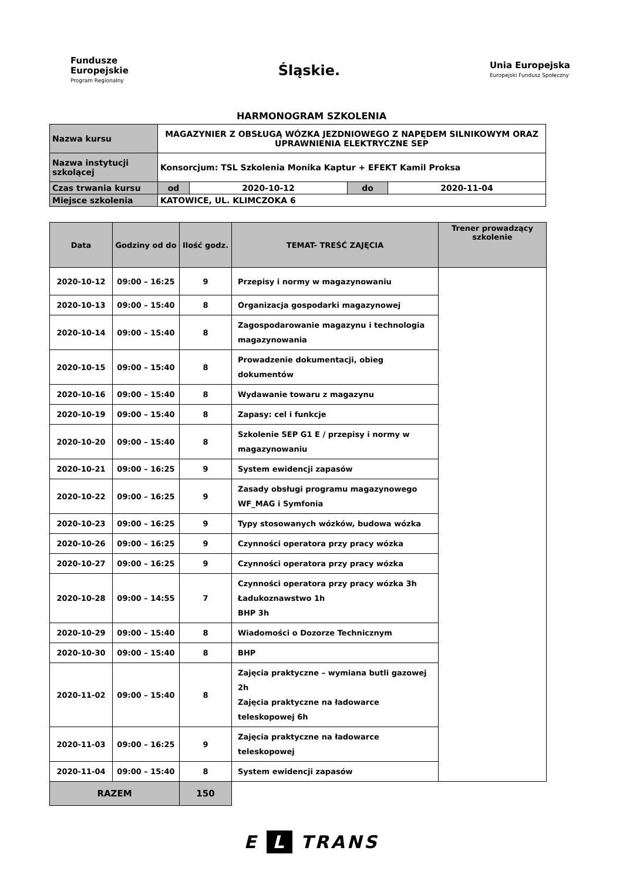Fundusze
Europejskie
Program Regionalny
Śląskie.
Unia Europejska
Europejski Fundusz Społeczny
HARMONOGRAM SZKOLENIA
| Nazwa kursu | MAGAZYNIER Z OBSŁUGĄ WÓZKA JEZDNIOWEGO Z NAPĘDEM SILNIKOWYM ORAZ UPRAWNIENIA ELEKTRYCZNE SEP | | | |
| Nazwa instytucji szkolącej | Konsorcjum: TSL Szkolenia Monika Kaptur + EFEKT Kamil Proksa | | | |
| Czas trwania kursu | od | 2020-10-12 | do | 2020-11-04 |
| Miejsce szkolenia | KATOWICE, UL. KLIMCZOKA 6 | | | |
| Data | Godziny od do | Ilość godz. | TEMAT- TREŚĆ ZAJĘCIA | Trener prowadzący szkolenie |
| --- | --- | --- | --- | --- |
| 2020-10-12 | 09:00 – 16:25 | 9 | Przepisy i normy w magazynowaniu | |
| 2020-10-13 | 09:00 – 15:40 | 8 | Organizacja gospodarki magazynowej | |
| 2020-10-14 | 09:00 – 15:40 | 8 | Zagospodarowanie magazynu i technologia magazynowania | |
| 2020-10-15 | 09:00 – 15:40 | 8 | Prowadzenie dokumentacji, obieg dokumentów | |
| 2020-10-16 | 09:00 – 15:40 | 8 | Wydawanie towaru z magazynu | |
| 2020-10-19 | 09:00 – 15:40 | 8 | Zapasy: cel i funkcje | |
| 2020-10-20 | 09:00 – 15:40 | 8 | Szkolenie SEP G1 E / przepisy i normy w magazynowaniu | |
| 2020-10-21 | 09:00 – 16:25 | 9 | System ewidencji zapasów | |
| 2020-10-22 | 09:00 – 16:25 | 9 | Zasady obsługi programu magazynowego WF_MAG i Symfonia | |
| 2020-10-23 | 09:00 – 16:25 | 9 | Typy stosowanych wózków, budowa wózka | |
| 2020-10-26 | 09:00 – 16:25 | 9 | Czynności operatora przy pracy wózka | |
| 2020-10-27 | 09:00 – 16:25 | 9 | Czynności operatora przy pracy wózka | |
| 2020-10-28 | 09:00 – 14:55 | 7 | Czynności operatora przy pracy wózka 3h Ładukoznawstwo 1h BHP 3h | |
| 2020-10-29 | 09:00 – 15:40 | 8 | Wiadomości o Dozorze Technicznym | |
| 2020-10-30 | 09:00 – 15:40 | 8 | BHP | |
| 2020-11-02 | 09:00 – 15:40 | 8 | Zajęcia praktyczne – wymiana butli gazowej 2h Zajęcia praktyczne na ładowarce teleskopowej 6h | |
| 2020-11-03 | 09:00 – 16:25 | 9 | Zajęcia praktyczne na ładowarce teleskopowej | |
| 2020-11-04 | 09:00 – 15:40 | 8 | System ewidencji zapasów | |
| RAZEM | | 150 | | |
E L TRANS